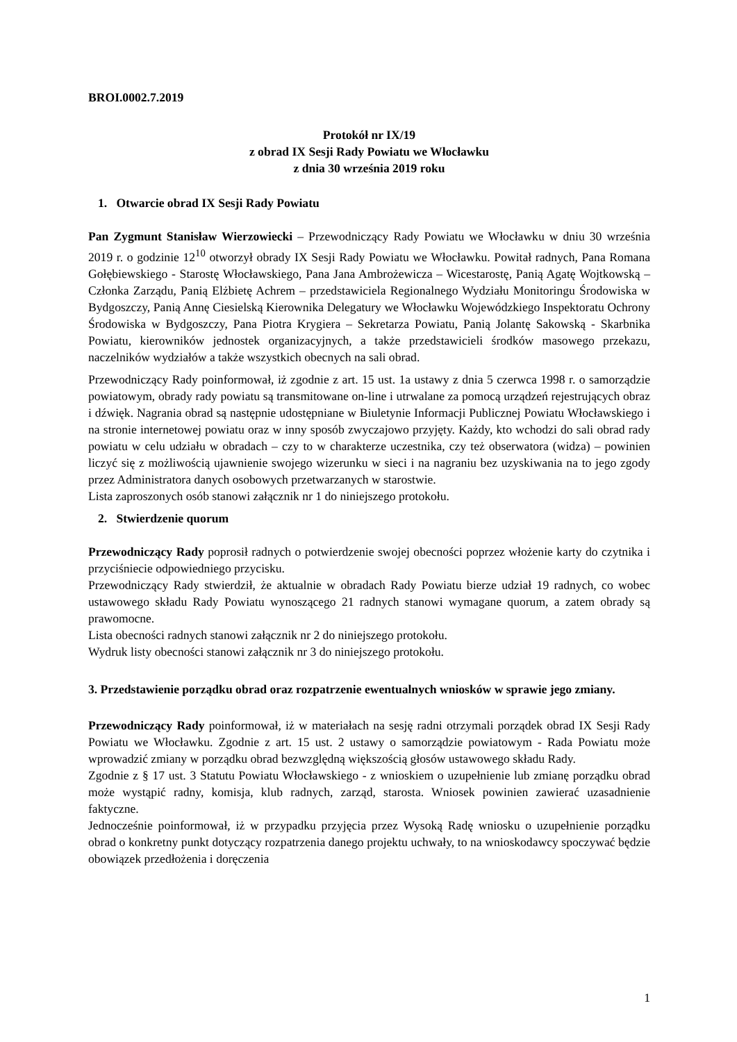BROI.0002.7.2019
Protokół nr IX/19
z obrad IX Sesji Rady Powiatu we Włocławku
z dnia 30 września 2019 roku
1. Otwarcie obrad IX Sesji Rady Powiatu
Pan Zygmunt Stanisław Wierzowiecki – Przewodniczący Rady Powiatu we Włocławku w dniu 30 września 2019 r. o godzinie 12<sup>10</sup> otworzył obrady IX Sesji Rady Powiatu we Włocławku. Powitał radnych, Pana Romana Gołębiewskiego - Starostę Włocławskiego, Pana Jana Ambrożewicza – Wicestarostę, Panią Agatę Wojtkowską – Członka Zarządu, Panią Elżbietę Achrem – przedstawiciela Regionalnego Wydziału Monitoringu Środowiska w Bydgoszczy, Panią Annę Ciesielską Kierownika Delegatury we Włocławku Wojewódzkiego Inspektoratu Ochrony Środowiska w Bydgoszczy, Pana Piotra Krygiera – Sekretarza Powiatu, Panią Jolantę Sakowską - Skarbnika Powiatu, kierowników jednostek organizacyjnych, a także przedstawicieli środków masowego przekazu, naczelników wydziałów a także wszystkich obecnych na sali obrad.
Przewodniczący Rady poinformował, iż zgodnie z art. 15 ust. 1a ustawy z dnia 5 czerwca 1998 r. o samorządzie powiatowym, obrady rady powiatu są transmitowane on-line i utrwalane za pomocą urządzeń rejestrujących obraz i dźwięk. Nagrania obrad są następnie udostępniane w Biuletynie Informacji Publicznej Powiatu Włocławskiego i na stronie internetowej powiatu oraz w inny sposób zwyczajowo przyjęty. Każdy, kto wchodzi do sali obrad rady powiatu w celu udziału w obradach – czy to w charakterze uczestnika, czy też obserwatora (widza) – powinien liczyć się z możliwością ujawnienie swojego wizerunku w sieci i na nagraniu bez uzyskiwania na to jego zgody przez Administratora danych osobowych przetwarzanych w starostwie.
Lista zaproszonych osób stanowi załącznik nr 1 do niniejszego protokołu.
2. Stwierdzenie quorum
Przewodniczący Rady poprosił radnych o potwierdzenie swojej obecności poprzez włożenie karty do czytnika i przyciśniecie odpowiedniego przycisku.
Przewodniczący Rady stwierdził, że aktualnie w obradach Rady Powiatu bierze udział 19 radnych, co wobec ustawowego składu Rady Powiatu wynoszącego 21 radnych stanowi wymagane quorum, a zatem obrady są prawomocne.
Lista obecności radnych stanowi załącznik nr 2 do niniejszego protokołu.
Wydruk listy obecności stanowi załącznik nr 3 do niniejszego protokołu.
3. Przedstawienie porządku obrad oraz rozpatrzenie ewentualnych wniosków w sprawie jego zmiany.
Przewodniczący Rady poinformował, iż w materiałach na sesję radni otrzymali porządek obrad IX Sesji Rady Powiatu we Włocławku. Zgodnie z art. 15 ust. 2 ustawy o samorządzie powiatowym - Rada Powiatu może wprowadzić zmiany w porządku obrad bezwzględną większością głosów ustawowego składu Rady.
Zgodnie z § 17 ust. 3 Statutu Powiatu Włocławskiego - z wnioskiem o uzupełnienie lub zmianę porządku obrad może wystąpić radny, komisja, klub radnych, zarząd, starosta. Wniosek powinien zawierać uzasadnienie faktyczne.
Jednocześnie poinformował, iż w przypadku przyjęcia przez Wysoką Radę wniosku o uzupełnienie porządku obrad o konkretny punkt dotyczący rozpatrzenia danego projektu uchwały, to na wnioskodawcy spoczywać będzie obowiązek przedłożenia i doręczenia
1